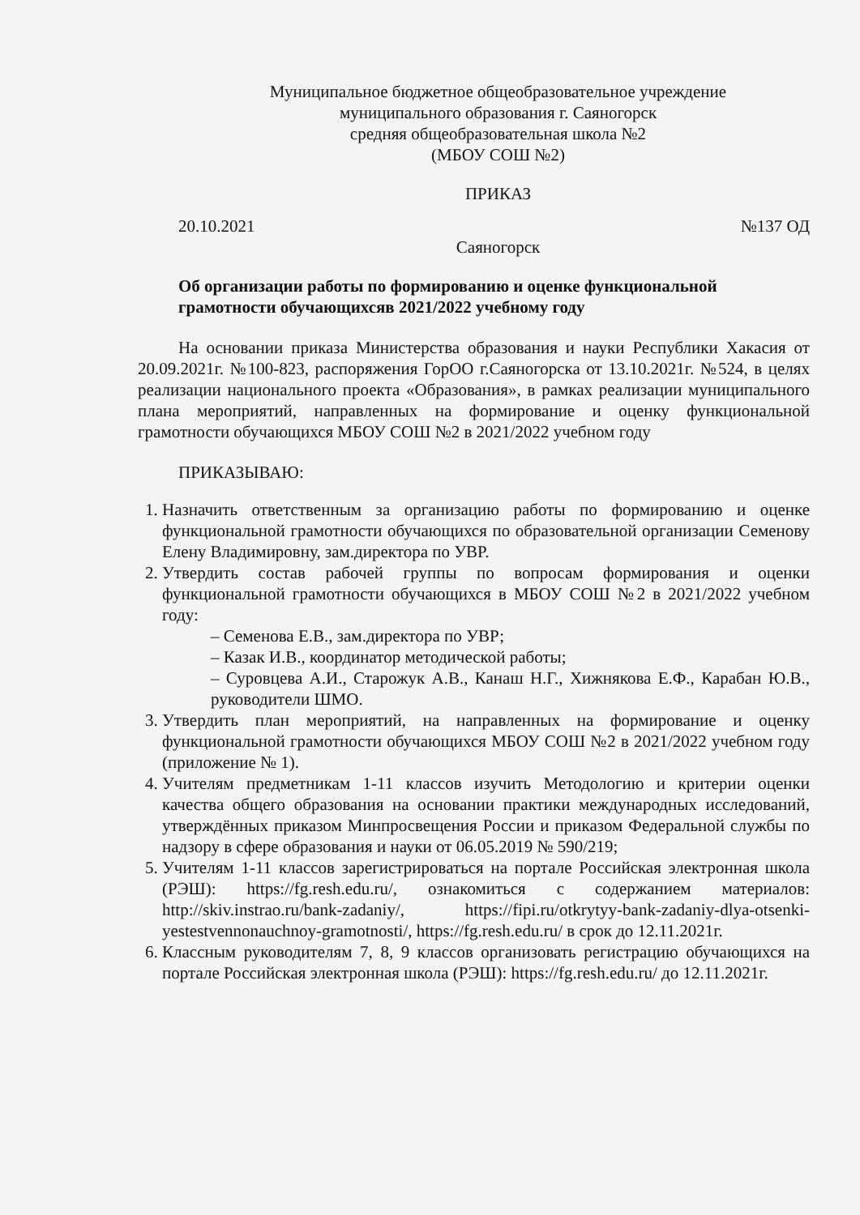Муниципальное бюджетное общеобразовательное учреждение
муниципального образования г. Саяногорск
средняя общеобразовательная школа №2
(МБОУ СОШ №2)
ПРИКАЗ
20.10.2021 №137 ОД
Саяногорск
Об организации работы по формированию и оценке функциональной
грамотности обучающихсяв 2021/2022 учебному году
На основании приказа Министерства образования и науки Республики Хакасия от 20.09.2021г. №100-823, распоряжения ГорОО г.Саяногорска от 13.10.2021г. №524, в целях реализации национального проекта «Образования», в рамках реализации муниципального плана мероприятий, направленных на формирование и оценку функциональной грамотности обучающихся МБОУ СОШ №2 в 2021/2022 учебном году
ПРИКАЗЫВАЮ:
1. Назначить ответственным за организацию работы по формированию и оценке функциональной грамотности обучающихся по образовательной организации Семенову Елену Владимировну, зам.директора по УВР.
2. Утвердить состав рабочей группы по вопросам формирования и оценки функциональной грамотности обучающихся в МБОУ СОШ №2 в 2021/2022 учебном году:
– Семенова Е.В., зам.директора по УВР;
– Казак И.В., координатор методической работы;
– Суровцева А.И., Старожук А.В., Канаш Н.Г., Хижнякова Е.Ф., Карабан Ю.В., руководители ШМО.
3. Утвердить план мероприятий, на направленных на формирование и оценку функциональной грамотности обучающихся МБОУ СОШ №2 в 2021/2022 учебном году (приложение № 1).
4. Учителям предметникам 1-11 классов изучить Методологию и критерии оценки качества общего образования на основании практики международных исследований, утверждённых приказом Минпросвещения России и приказом Федеральной службы по надзору в сфере образования и науки от 06.05.2019 № 590/219;
5. Учителям 1-11 классов зарегистрироваться на портале Российская электронная школа (РЭШ): https://fg.resh.edu.ru/, ознакомиться с содержанием материалов: http://skiv.instrao.ru/bank-zadaniy/, https://fipi.ru/otkrytyy-bank-zadaniy-dlya-otsenki-yestestvennonauchnoy-gramotnosti/, https://fg.resh.edu.ru/ в срок до 12.11.2021г.
6. Классным руководителям 7, 8, 9 классов организовать регистрацию обучающихся на портале Российская электронная школа (РЭШ): https://fg.resh.edu.ru/ до 12.11.2021г.